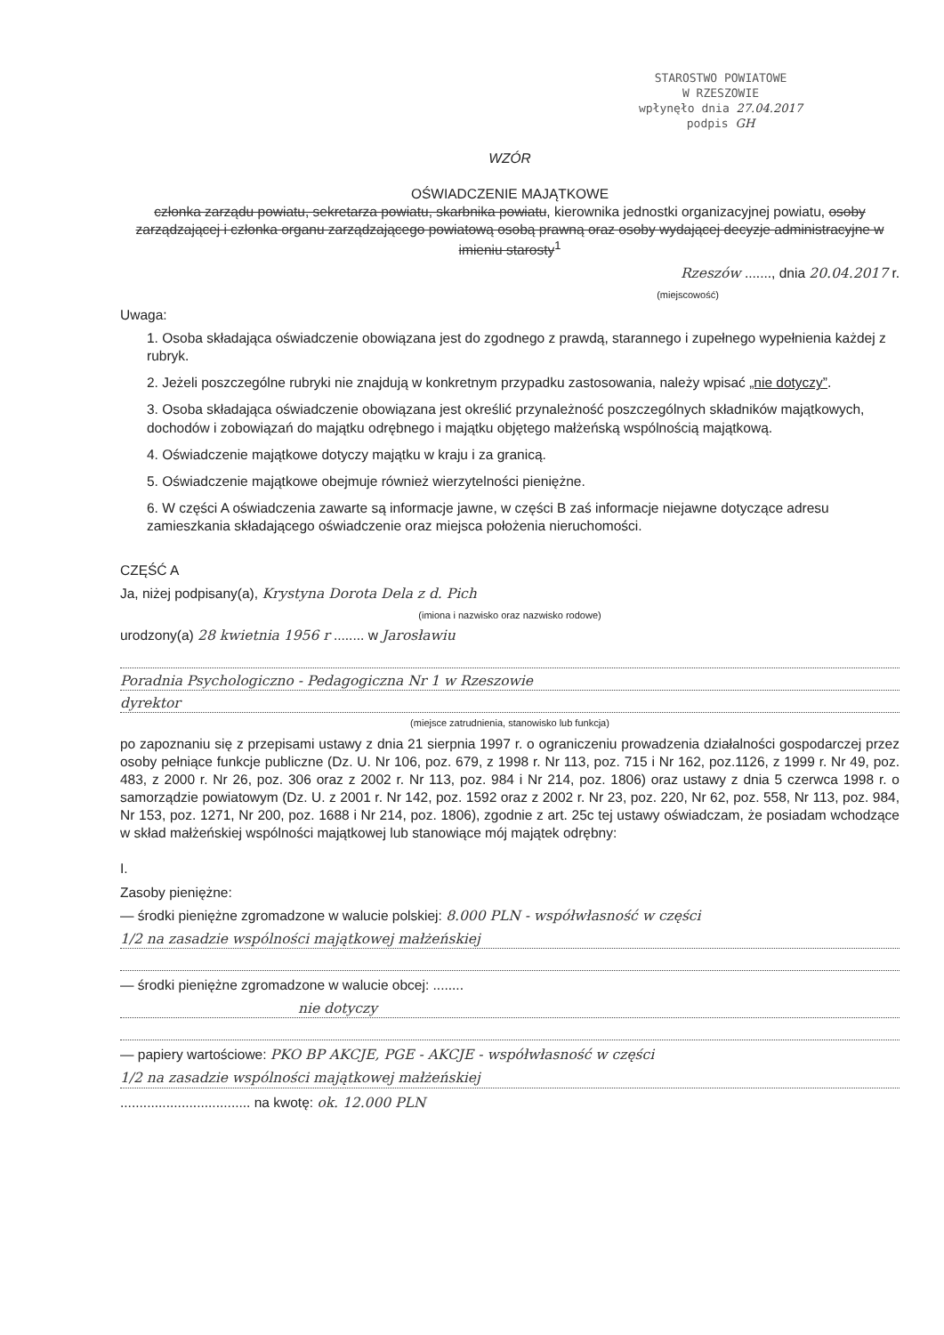STAROSTWO POWIATOWE
W RZESZOWIE
wpłynęło dnia 27.04.2017
podpis GH
WZÓR
OŚWIADCZENIE MAJĄTKOWE
członka zarządu powiatu, sekretarza powiatu, skarbnika powiatu, kierownika jednostki organizacyjnej powiatu, osoby zarządzającej i członka organu zarządzającego powiatową osobą prawną oraz osoby wydającej decyzje administracyjne w imieniu starosty<sup>1</sup>
Rzeszów ......., dnia 20.04.2017 r.
(miejscowość)
Uwaga:
1. Osoba składająca oświadczenie obowiązana jest do zgodnego z prawdą, starannego i zupełnego wypełnienia każdej z rubryk.
2. Jeżeli poszczególne rubryki nie znajdują w konkretnym przypadku zastosowania, należy wpisać „nie dotyczy”.
3. Osoba składająca oświadczenie obowiązana jest określić przynależność poszczególnych składników majątkowych, dochodów i zobowiązań do majątku odrębnego i majątku objętego małżeńską wspólnością majątkową.
4. Oświadczenie majątkowe dotyczy majątku w kraju i za granicą.
5. Oświadczenie majątkowe obejmuje również wierzytelności pieniężne.
6. W części A oświadczenia zawarte są informacje jawne, w części B zaś informacje niejawne dotyczące adresu zamieszkania składającego oświadczenie oraz miejsca położenia nieruchomości.
CZĘŚĆ A
Ja, niżej podpisany(a), Krystyna Dorota Dela z d. Pich
(imiona i nazwisko oraz nazwisko rodowe)
urodzony(a) 28 kwietnia 1956 r ........ w Jarosławiu
Poradnia Psychologiczno - Pedagogiczna Nr 1 w Rzeszowie
dyrektor
(miejsce zatrudnienia, stanowisko lub funkcja)
po zapoznaniu się z przepisami ustawy z dnia 21 sierpnia 1997 r. o ograniczeniu prowadzenia działalności gospodarczej przez osoby pełniące funkcje publiczne (Dz. U. Nr 106, poz. 679, z 1998 r. Nr 113, poz. 715 i Nr 162, poz.1126, z 1999 r. Nr 49, poz. 483, z 2000 r. Nr 26, poz. 306 oraz z 2002 r. Nr 113, poz. 984 i Nr 214, poz. 1806) oraz ustawy z dnia 5 czerwca 1998 r. o samorządzie powiatowym (Dz. U. z 2001 r. Nr 142, poz. 1592 oraz z 2002 r. Nr 23, poz. 220, Nr 62, poz. 558, Nr 113, poz. 984, Nr 153, poz. 1271, Nr 200, poz. 1688 i Nr 214, poz. 1806), zgodnie z art. 25c tej ustawy oświadczam, że posiadam wchodzące w skład małżeńskiej wspólności majątkowej lub stanowiące mój majątek odrębny:
I.
Zasoby pieniężne:
— środki pieniężne zgromadzone w walucie polskiej: 8.000 PLN - współwłasność w części
1/2 na zasadzie wspólności majątkowej małżeńskiej
— środki pieniężne zgromadzone w walucie obcej: ........
nie dotyczy
— papiery wartościowe: PKO BP AKCJE, PGE - AKCJE - współwłasność w części
1/2 na zasadzie wspólności majątkowej małżeńskiej
.................................. na kwotę: ok. 12.000 PLN